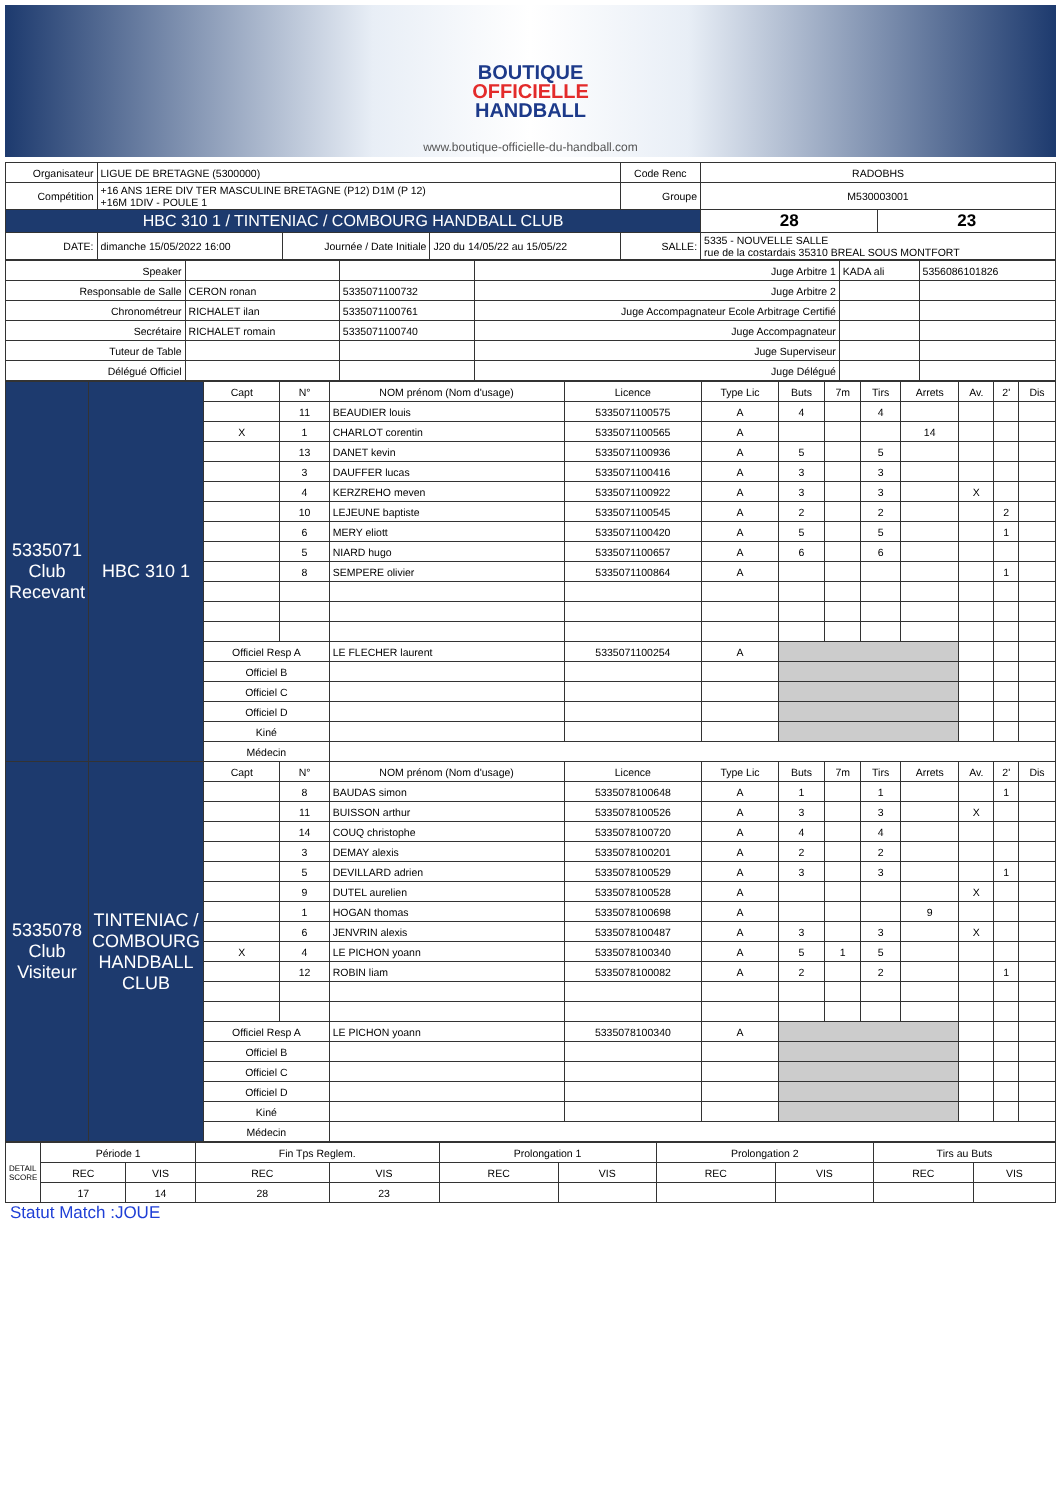BOUTIQUE
OFFICIELLE
HANDBALL
www.boutique-officielle-du-handball.com
| Organisateur | LIGUE DE BRETAGNE (5300000) | | | Code Renc | RADOBHS | |
| Compétition | +16 ANS 1ERE DIV TER MASCULINE BRETAGNE (P12) D1M (P 12) +16M 1DIV - POULE 1 | | | Groupe | M530003001 | |
| HBC 310 1 / TINTENIAC / COMBOURG HANDBALL CLUB | | | | | 28 | 23 |
| DATE: | dimanche 15/05/2022 16:00 | Journée / Date Initiale | J20 du 14/05/22 au 15/05/22 | SALLE: | 5335 - NOUVELLE SALLE rue de la costardais 35310 BREAL SOUS MONTFORT | |
| Speaker | | | Juge Arbitre 1 | KADA ali | 5356086101826 |
| Responsable de Salle | CERON ronan | 5335071100732 | Juge Arbitre 2 | | |
| Chronométreur | RICHALET ilan | 5335071100761 | Juge Accompagnateur Ecole Arbitrage Certifié | | |
| Secrétaire | RICHALET romain | 5335071100740 | Juge Accompagnateur | | |
| Tuteur de Table | | | Juge Superviseur | | |
| Délégué Officiel | | | Juge Délégué | | |
| 5335071 Club Recevant | HBC 310 1 | Capt | N° | NOM prénom (Nom d'usage) | Licence | Type Lic | Buts | 7m | Tirs | Arrets | Av. | 2' | Dis |
| | | | 11 | BEAUDIER louis | 5335071100575 | A | 4 | | 4 | | | | |
| | | X | 1 | CHARLOT corentin | 5335071100565 | A | | | | 14 | | | |
| | | | 13 | DANET kevin | 5335071100936 | A | 5 | | 5 | | | | |
| | | | 3 | DAUFFER lucas | 5335071100416 | A | 3 | | 3 | | | | |
| | | | 4 | KERZREHO meven | 5335071100922 | A | 3 | | 3 | | X | | |
| | | | 10 | LEJEUNE baptiste | 5335071100545 | A | 2 | | 2 | | | 2 | |
| | | | 6 | MERY eliott | 5335071100420 | A | 5 | | 5 | | | 1 | |
| | | | 5 | NIARD hugo | 5335071100657 | A | 6 | | 6 | | | | |
| | | | 8 | SEMPERE olivier | 5335071100864 | A | | | | | | 1 | |
| | | Officiel Resp A | | LE FLECHER laurent | 5335071100254 | A | | | | | | | |
| | | Officiel B | | | | | | | | | | | |
| | | Officiel C | | | | | | | | | | | |
| | | Officiel D | | | | | | | | | | | |
| | | Kiné | | | | | | | | | | | |
| | | Médecin | | | | | | | | | | | |
| 5335078 Club Visiteur | TINTENIAC / COMBOURG HANDBALL CLUB | Capt | N° | NOM prénom (Nom d'usage) | Licence | Type Lic | Buts | 7m | Tirs | Arrets | Av. | 2' | Dis |
| | | | 8 | BAUDAS simon | 5335078100648 | A | 1 | | 1 | | | 1 | |
| | | | 11 | BUISSON arthur | 5335078100526 | A | 3 | | 3 | | X | | |
| | | | 14 | COUQ christophe | 5335078100720 | A | 4 | | 4 | | | | |
| | | | 3 | DEMAY alexis | 5335078100201 | A | 2 | | 2 | | | | |
| | | | 5 | DEVILLARD adrien | 5335078100529 | A | 3 | | 3 | | | 1 | |
| | | | 9 | DUTEL aurelien | 5335078100528 | A | | | | | X | | |
| | | | 1 | HOGAN thomas | 5335078100698 | A | | | | 9 | | | |
| | | | 6 | JENVRIN alexis | 5335078100487 | A | 3 | | 3 | | X | | |
| | | X | 4 | LE PICHON yoann | 5335078100340 | A | 5 | 1 | 5 | | | | |
| | | | 12 | ROBIN liam | 5335078100082 | A | 2 | | 2 | | | 1 | |
| | | Officiel Resp A | | LE PICHON yoann | 5335078100340 | A | | | | | | | |
| | | Officiel B | | | | | | | | | | | |
| | | Officiel C | | | | | | | | | | | |
| | | Officiel D | | | | | | | | | | | |
| | | Kiné | | | | | | | | | | | |
| | | Médecin | | | | | | | | | | | |
| DETAIL SCORE | Période 1 | | Fin Tps Reglem. | | Prolongation 1 | | Prolongation 2 | | Tirs au Buts | |
| | REC | VIS | REC | VIS | REC | VIS | REC | VIS | REC | VIS |
| | 17 | 14 | 28 | 23 | | | | | | |
Statut Match :JOUE